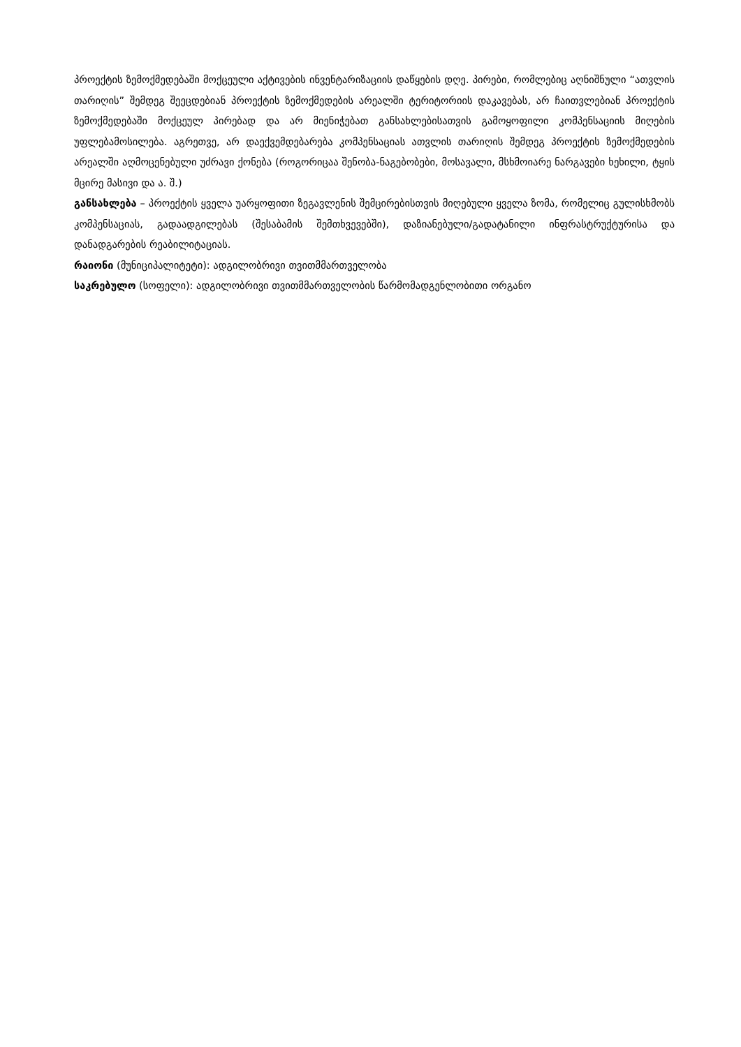პროექტის ზემოქმედებაში მოქცეული აქტივების ინვენტარიზაციის დაწყების დღე. პირები, რომლებიც აღნიშნული “ათვლის თარიღის” შემდეგ შეეცდებიან პროექტის ზემოქმედების არეალში ტერიტორიის დაკავებას, არ ჩაითვლებიან პროექტის ზემოქმედებაში მოქცეულ პირებად და არ მიენიჭებათ განსახლებისათვის გამოყოფილი კომპენსაციის მიღების უფლებამოსილება. აგრეთვე, არ დაექვემდებარება კომპენსაციას ათვლის თარიღის შემდეგ პროექტის ზემოქმედების არეალში აღმოცენებული უძრავი ქონება (როგორიცაა შენობა-ნაგებობები, მოსავალი, მსხმოიარე ნარგავები ხეხილი, ტყის მცირე მასივი და ა. შ.)
განსახლება – პროექტის ყველა უარყოფითი ზეგავლენის შემცირებისთვის მიღებული ყველა ზომა, რომელიც გულისხმობს კომპენსაციას, გადაადგილებას (შესაბამის შემთხვევებში), დაზიანებული/გადატანილი ინფრასტრუქტურისა და დანადგარების რეაბილიტაციას.
რაიონი (მუნიციპალიტეტი): ადგილობრივი თვითმმართველობა
საკრებულო (სოფელი): ადგილობრივი თვითმმართველობის წარმომადგენლობითი ორგანო